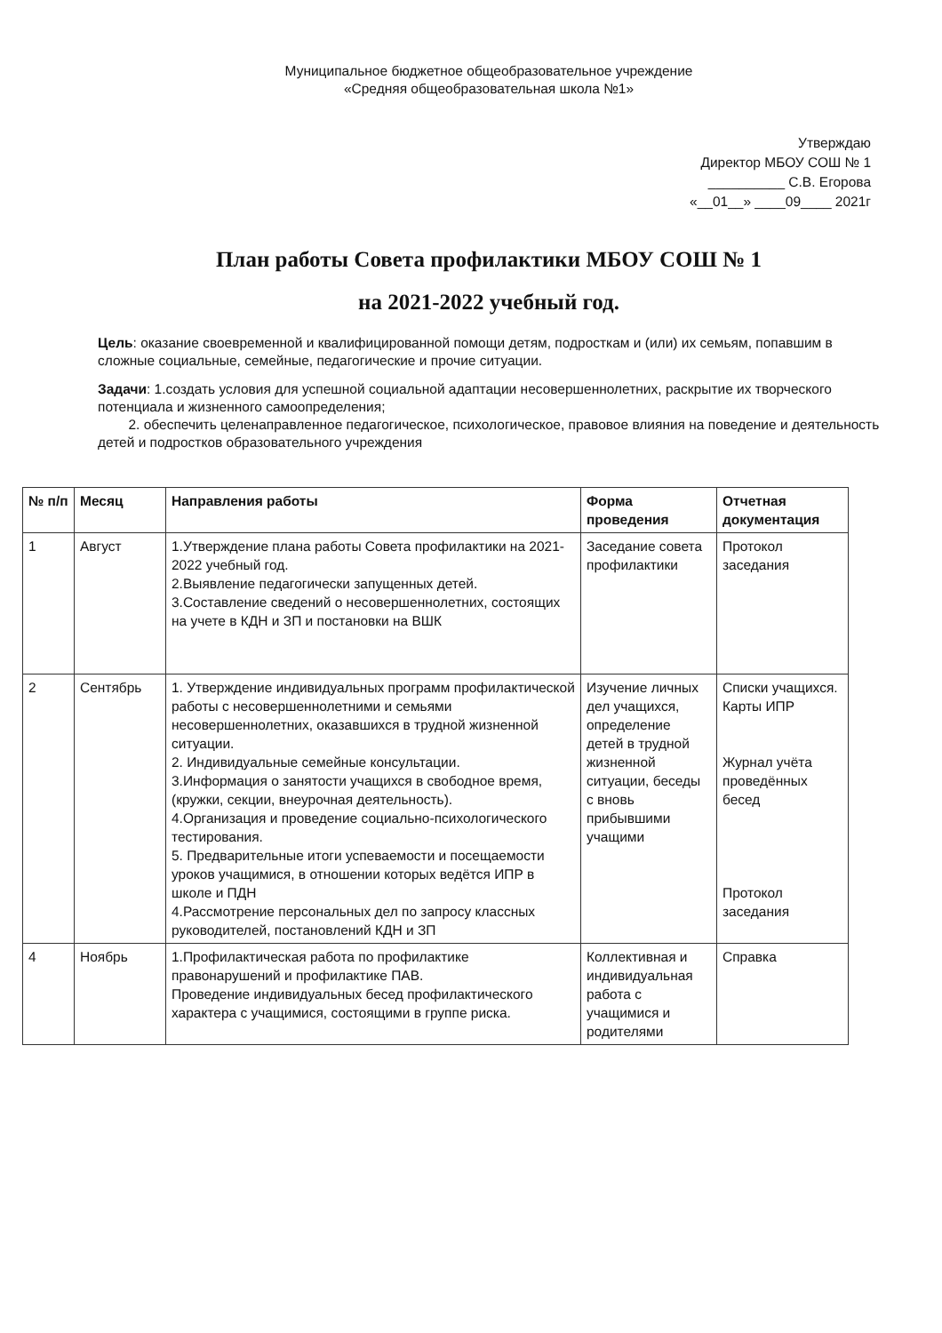Муниципальное бюджетное общеобразовательное учреждение
«Средняя общеобразовательная школа №1»
Утверждаю
Директор МБОУ СОШ № 1
__________ С.В. Егорова
«__01__» ____09____ 2021г
План работы Совета профилактики МБОУ СОШ № 1
на 2021-2022 учебный год.
Цель: оказание своевременной и квалифицированной помощи детям, подросткам и (или) их семьям, попавшим в сложные социальные, семейные, педагогические и прочие ситуации.
Задачи: 1.создать условия для успешной социальной адаптации несовершеннолетних, раскрытие их творческого потенциала и жизненного самоопределения;
2. обеспечить целенаправленное педагогическое, психологическое, правовое влияния на поведение и деятельность детей и подростков образовательного учреждения
| № п/п | Месяц | Направления работы | Форма проведения | Отчетная документация |
| --- | --- | --- | --- | --- |
| 1 | Август | 1.Утверждение плана работы Совета профилактики на 2021- 2022 учебный год. 2.Выявление педагогически запущенных детей. 3.Составление сведений о несовершеннолетних, состоящих на учете в КДН и ЗП и постановки на ВШК | Заседание совета профилактики | Протокол заседания |
| 2 | Сентябрь | 1. Утверждение индивидуальных программ профилактической работы с несовершеннолетними и семьями несовершеннолетних, оказавшихся в трудной жизненной ситуации. 2. Индивидуальные семейные консультации. 3.Информация о занятости учащихся в свободное время, (кружки, секции, внеурочная деятельность). 4.Организация и проведение социально-психологического тестирования. 5. Предварительные итоги успеваемости и посещаемости уроков учащимися, в отношении которых ведётся ИПР в школе и ПДН 4.Рассмотрение персональных дел по запросу классных руководителей, постановлений КДН и ЗП | Изучение личных дел учащихся, определение детей в трудной жизненной ситуации, беседы с вновь прибывшими учащими | Списки учащихся. Карты ИПР Журнал учёта проведённых бесед Протокол заседания |
| 4 | Ноябрь | 1.Профилактическая работа по профилактике правонарушений и профилактике ПАВ. Проведение индивидуальных бесед профилактического характера с учащимися, состоящими в группе риска. | Коллективная и индивидуальная работа с учащимися и родителями | Справка |